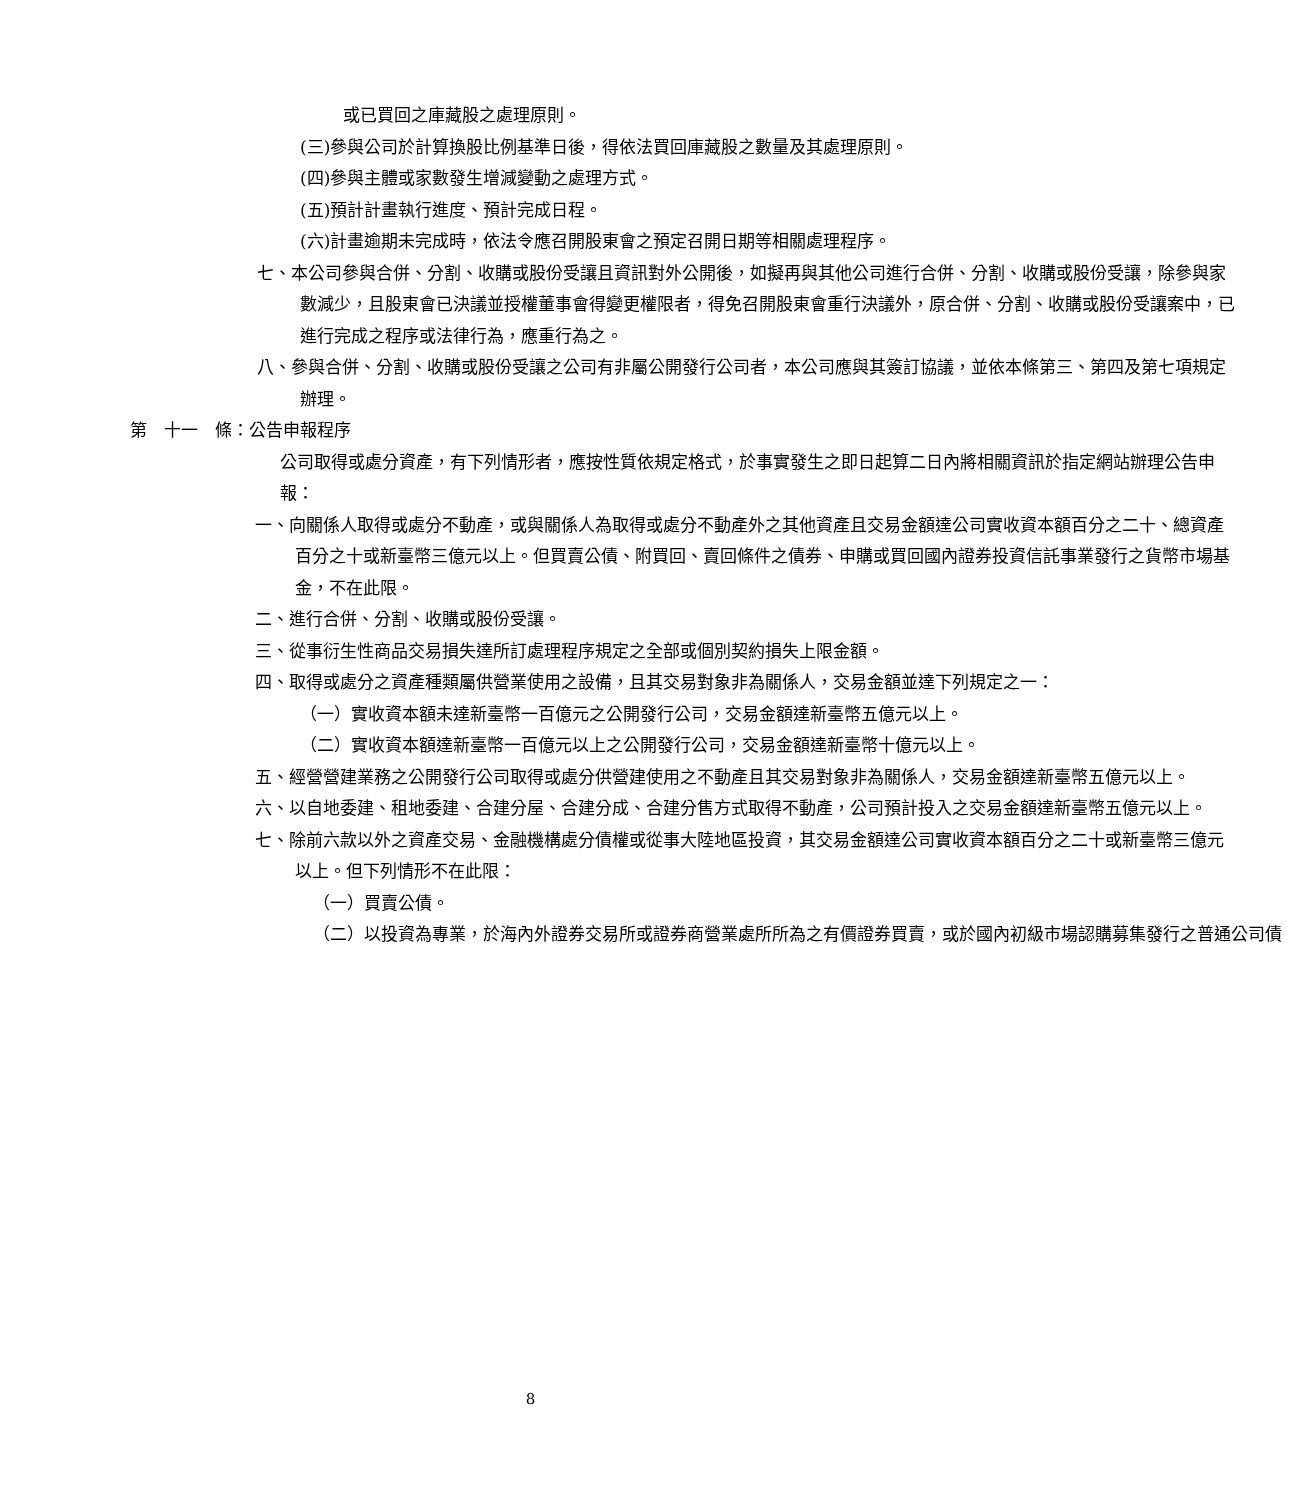或已買回之庫藏股之處理原則。
(三)參與公司於計算換股比例基準日後，得依法買回庫藏股之數量及其處理原則。
(四)參與主體或家數發生增減變動之處理方式。
(五)預計計畫執行進度、預計完成日程。
(六)計畫逾期未完成時，依法令應召開股東會之預定召開日期等相關處理程序。
七、本公司參與合併、分割、收購或股份受讓且資訊對外公開後，如擬再與其他公司進行合併、分割、收購或股份受讓，除參與家數減少，且股東會已決議並授權董事會得變更權限者，得免召開股東會重行決議外，原合併、分割、收購或股份受讓案中，已進行完成之程序或法律行為，應重行為之。
八、參與合併、分割、收購或股份受讓之公司有非屬公開發行公司者，本公司應與其簽訂協議，並依本條第三、第四及第七項規定辦理。
第　十一　條：公告申報程序
公司取得或處分資產，有下列情形者，應按性質依規定格式，於事實發生之即日起算二日內將相關資訊於指定網站辦理公告申報：
一、向關係人取得或處分不動產，或與關係人為取得或處分不動產外之其他資產且交易金額達公司實收資本額百分之二十、總資產百分之十或新臺幣三億元以上。但買賣公債、附買回、賣回條件之債券、申購或買回國內證券投資信託事業發行之貨幣市場基金，不在此限。
二、進行合併、分割、收購或股份受讓。
三、從事衍生性商品交易損失達所訂處理程序規定之全部或個別契約損失上限金額。
四、取得或處分之資產種類屬供營業使用之設備，且其交易對象非為關係人，交易金額並達下列規定之一：
（一）實收資本額未達新臺幣一百億元之公開發行公司，交易金額達新臺幣五億元以上。
（二）實收資本額達新臺幣一百億元以上之公開發行公司，交易金額達新臺幣十億元以上。
五、經營營建業務之公開發行公司取得或處分供營建使用之不動產且其交易對象非為關係人，交易金額達新臺幣五億元以上。
六、以自地委建、租地委建、合建分屋、合建分成、合建分售方式取得不動產，公司預計投入之交易金額達新臺幣五億元以上。
七、除前六款以外之資產交易、金融機構處分債權或從事大陸地區投資，其交易金額達公司實收資本額百分之二十或新臺幣三億元以上。但下列情形不在此限：
（一）買賣公債。
（二）以投資為專業，於海內外證券交易所或證券商營業處所所為之有價證券買賣，或於國內初級市場認購募集發行之普通公司債
8